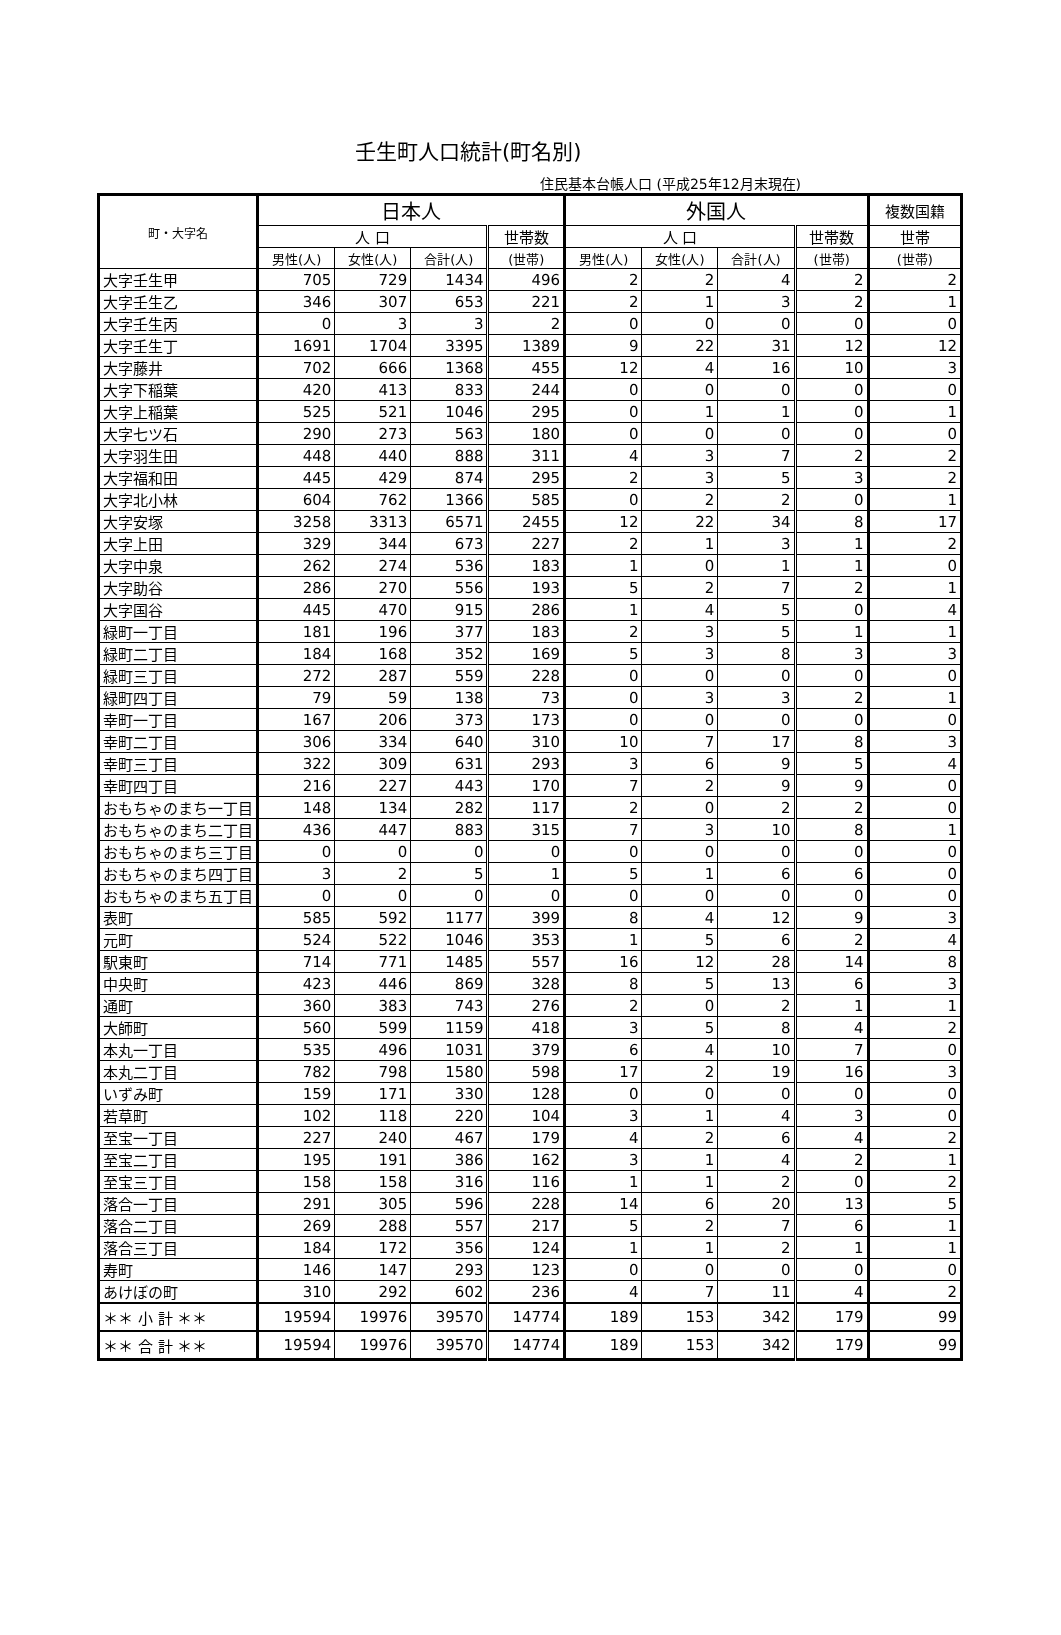壬生町人口統計(町名別)
住民基本台帳人口 (平成25年12月末現在)
| 町・大字名 | 日本人 | | | | 外国人 | | | | 複数国籍 |
| --- | --- | --- | --- | --- | --- | --- | --- | --- | --- |
| | 人 口 | | | 世帯数 | 人 口 | | | 世帯数 | 世帯 |
| | 男性(人) | 女性(人) | 合計(人) | (世帯) | 男性(人) | 女性(人) | 合計(人) | (世帯) | (世帯) |
| 大字壬生甲 | 705 | 729 | 1434 | 496 | 2 | 2 | 4 | 2 | 2 |
| 大字壬生乙 | 346 | 307 | 653 | 221 | 2 | 1 | 3 | 2 | 1 |
| 大字壬生丙 | 0 | 3 | 3 | 2 | 0 | 0 | 0 | 0 | 0 |
| 大字壬生丁 | 1691 | 1704 | 3395 | 1389 | 9 | 22 | 31 | 12 | 12 |
| 大字藤井 | 702 | 666 | 1368 | 455 | 12 | 4 | 16 | 10 | 3 |
| 大字下稲葉 | 420 | 413 | 833 | 244 | 0 | 0 | 0 | 0 | 0 |
| 大字上稲葉 | 525 | 521 | 1046 | 295 | 0 | 1 | 1 | 0 | 1 |
| 大字七ツ石 | 290 | 273 | 563 | 180 | 0 | 0 | 0 | 0 | 0 |
| 大字羽生田 | 448 | 440 | 888 | 311 | 4 | 3 | 7 | 2 | 2 |
| 大字福和田 | 445 | 429 | 874 | 295 | 2 | 3 | 5 | 3 | 2 |
| 大字北小林 | 604 | 762 | 1366 | 585 | 0 | 2 | 2 | 0 | 1 |
| 大字安塚 | 3258 | 3313 | 6571 | 2455 | 12 | 22 | 34 | 8 | 17 |
| 大字上田 | 329 | 344 | 673 | 227 | 2 | 1 | 3 | 1 | 2 |
| 大字中泉 | 262 | 274 | 536 | 183 | 1 | 0 | 1 | 1 | 0 |
| 大字助谷 | 286 | 270 | 556 | 193 | 5 | 2 | 7 | 2 | 1 |
| 大字国谷 | 445 | 470 | 915 | 286 | 1 | 4 | 5 | 0 | 4 |
| 緑町一丁目 | 181 | 196 | 377 | 183 | 2 | 3 | 5 | 1 | 1 |
| 緑町二丁目 | 184 | 168 | 352 | 169 | 5 | 3 | 8 | 3 | 3 |
| 緑町三丁目 | 272 | 287 | 559 | 228 | 0 | 0 | 0 | 0 | 0 |
| 緑町四丁目 | 79 | 59 | 138 | 73 | 0 | 3 | 3 | 2 | 1 |
| 幸町一丁目 | 167 | 206 | 373 | 173 | 0 | 0 | 0 | 0 | 0 |
| 幸町二丁目 | 306 | 334 | 640 | 310 | 10 | 7 | 17 | 8 | 3 |
| 幸町三丁目 | 322 | 309 | 631 | 293 | 3 | 6 | 9 | 5 | 4 |
| 幸町四丁目 | 216 | 227 | 443 | 170 | 7 | 2 | 9 | 9 | 0 |
| おもちゃのまち一丁目 | 148 | 134 | 282 | 117 | 2 | 0 | 2 | 2 | 0 |
| おもちゃのまち二丁目 | 436 | 447 | 883 | 315 | 7 | 3 | 10 | 8 | 1 |
| おもちゃのまち三丁目 | 0 | 0 | 0 | 0 | 0 | 0 | 0 | 0 | 0 |
| おもちゃのまち四丁目 | 3 | 2 | 5 | 1 | 5 | 1 | 6 | 6 | 0 |
| おもちゃのまち五丁目 | 0 | 0 | 0 | 0 | 0 | 0 | 0 | 0 | 0 |
| 表町 | 585 | 592 | 1177 | 399 | 8 | 4 | 12 | 9 | 3 |
| 元町 | 524 | 522 | 1046 | 353 | 1 | 5 | 6 | 2 | 4 |
| 駅東町 | 714 | 771 | 1485 | 557 | 16 | 12 | 28 | 14 | 8 |
| 中央町 | 423 | 446 | 869 | 328 | 8 | 5 | 13 | 6 | 3 |
| 通町 | 360 | 383 | 743 | 276 | 2 | 0 | 2 | 1 | 1 |
| 大師町 | 560 | 599 | 1159 | 418 | 3 | 5 | 8 | 4 | 2 |
| 本丸一丁目 | 535 | 496 | 1031 | 379 | 6 | 4 | 10 | 7 | 0 |
| 本丸二丁目 | 782 | 798 | 1580 | 598 | 17 | 2 | 19 | 16 | 3 |
| いずみ町 | 159 | 171 | 330 | 128 | 0 | 0 | 0 | 0 | 0 |
| 若草町 | 102 | 118 | 220 | 104 | 3 | 1 | 4 | 3 | 0 |
| 至宝一丁目 | 227 | 240 | 467 | 179 | 4 | 2 | 6 | 4 | 2 |
| 至宝二丁目 | 195 | 191 | 386 | 162 | 3 | 1 | 4 | 2 | 1 |
| 至宝三丁目 | 158 | 158 | 316 | 116 | 1 | 1 | 2 | 0 | 2 |
| 落合一丁目 | 291 | 305 | 596 | 228 | 14 | 6 | 20 | 13 | 5 |
| 落合二丁目 | 269 | 288 | 557 | 217 | 5 | 2 | 7 | 6 | 1 |
| 落合三丁目 | 184 | 172 | 356 | 124 | 1 | 1 | 2 | 1 | 1 |
| 寿町 | 146 | 147 | 293 | 123 | 0 | 0 | 0 | 0 | 0 |
| あけぼの町 | 310 | 292 | 602 | 236 | 4 | 7 | 11 | 4 | 2 |
| ＊＊ 小 計 ＊＊ | 19594 | 19976 | 39570 | 14774 | 189 | 153 | 342 | 179 | 99 |
| ＊＊ 合 計 ＊＊ | 19594 | 19976 | 39570 | 14774 | 189 | 153 | 342 | 179 | 99 |